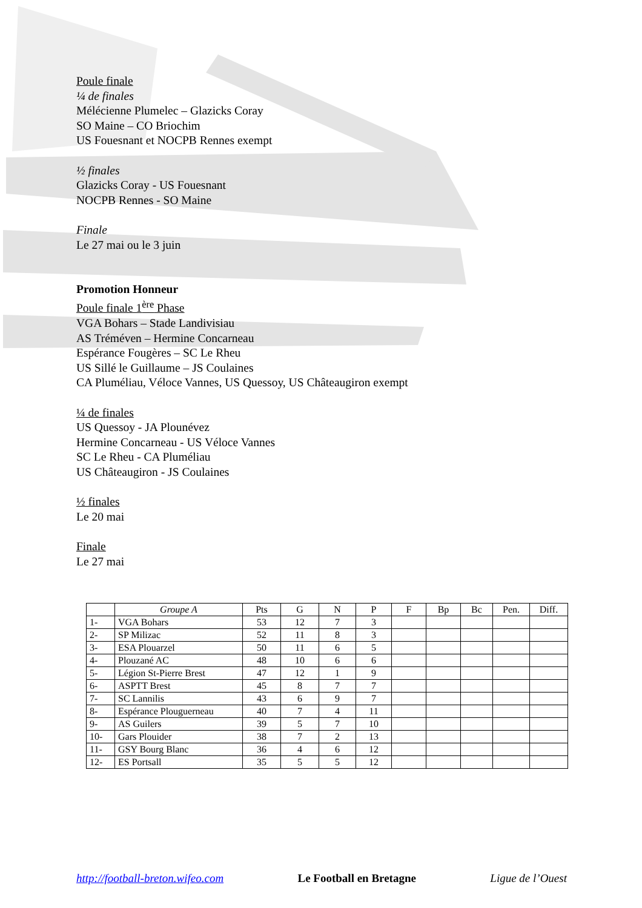Poule finale
¼ de finales
Mélécienne Plumelec – Glazicks Coray
SO Maine – CO Briochim
US Fouesnant et NOCPB Rennes exempt
½ finales
Glazicks Coray - US Fouesnant
NOCPB Rennes - SO Maine
Finale
Le 27 mai ou le 3 juin
Promotion Honneur
Poule finale 1<sup>ère</sup> Phase
VGA Bohars – Stade Landivisiau
AS Tréméven – Hermine Concarneau
Espérance Fougères – SC Le Rheu
US Sillé le Guillaume – JS Coulaines
CA Pluméliau, Véloce Vannes, US Quessoy, US Châteaugiron exempt
¼ de finales
US Quessoy - JA Plounévez
Hermine Concarneau - US Véloce Vannes
SC Le Rheu - CA Pluméliau
US Châteaugiron - JS Coulaines
½ finales
Le 20 mai
Finale
Le 27 mai
| | Groupe A | Pts | G | N | P | F | Bp | Bc | Pen. | Diff. |
| 1- | VGA Bohars | 53 | 12 | 7 | 3 | | | | | |
| 2- | SP Milizac | 52 | 11 | 8 | 3 | | | | | |
| 3- | ESA Plouarzel | 50 | 11 | 6 | 5 | | | | | |
| 4- | Plouzané AC | 48 | 10 | 6 | 6 | | | | | |
| 5- | Légion St-Pierre Brest | 47 | 12 | 1 | 9 | | | | | |
| 6- | ASPTT Brest | 45 | 8 | 7 | 7 | | | | | |
| 7- | SC Lannilis | 43 | 6 | 9 | 7 | | | | | |
| 8- | Espérance Plouguerneau | 40 | 7 | 4 | 11 | | | | | |
| 9- | AS Guilers | 39 | 5 | 7 | 10 | | | | | |
| 10- | Gars Plouider | 38 | 7 | 2 | 13 | | | | | |
| 11- | GSY Bourg Blanc | 36 | 4 | 6 | 12 | | | | | |
| 12- | ES Portsall | 35 | 5 | 5 | 12 | | | | | |
http://football-breton.wifeo.com Le Football en Bretagne Ligue de l’Ouest